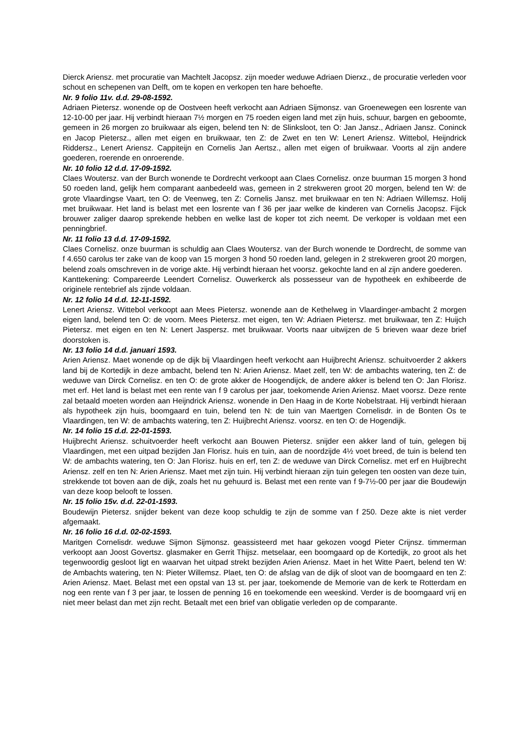Dierck Ariensz. met procuratie van Machtelt Jacopsz. zijn moeder weduwe Adriaen Dierxz., de procuratie verleden voor schout en schepenen van Delft, om te kopen en verkopen ten hare behoefte.
Nr. 9 folio 11v. d.d. 29-08-1592.
Adriaen Pietersz. wonende op de Oostveen heeft verkocht aan Adriaen Sijmonsz. van Groenewegen een losrente van 12-10-00 per jaar. Hij verbindt hieraan 7½ morgen en 75 roeden eigen land met zijn huis, schuur, bargen en geboomte, gemeen in 26 morgen zo bruikwaar als eigen, belend ten N: de Slinksloot, ten O: Jan Jansz., Adriaen Jansz. Coninck en Jacop Pietersz., allen met eigen en bruikwaar, ten Z: de Zwet en ten W: Lenert Ariensz. Wittebol, Heijndrick Riddersz., Lenert Ariensz. Cappiteijn en Cornelis Jan Aertsz., allen met eigen of bruikwaar. Voorts al zijn andere goederen, roerende en onroerende.
Nr. 10 folio 12 d.d. 17-09-1592.
Claes Woutersz. van der Burch wonende te Dordrecht verkoopt aan Claes Cornelisz. onze buurman 15 morgen 3 hond 50 roeden land, gelijk hem comparant aanbedeeld was, gemeen in 2 strekweren groot 20 morgen, belend ten W: de grote Vlaardingse Vaart, ten O: de Veenweg, ten Z: Cornelis Jansz. met bruikwaar en ten N: Adriaen Willemsz. Holij met bruikwaar. Het land is belast met een losrente van f 36 per jaar welke de kinderen van Cornelis Jacopsz. Fijck brouwer zaliger daarop sprekende hebben en welke last de koper tot zich neemt. De verkoper is voldaan met een penningbrief.
Nr. 11 folio 13 d.d. 17-09-1592.
Claes Cornelisz. onze buurman is schuldig aan Claes Woutersz. van der Burch wonende te Dordrecht, de somme van f 4.650 carolus ter zake van de koop van 15 morgen 3 hond 50 roeden land, gelegen in 2 strekweren groot 20 morgen, belend zoals omschreven in de vorige akte. Hij verbindt hieraan het voorsz. gekochte land en al zijn andere goederen.
Kanttekening: Compareerde Leendert Cornelisz. Ouwerkerck als possesseur van de hypotheek en exhibeerde de originele rentebrief als zijnde voldaan.
Nr. 12 folio 14 d.d. 12-11-1592.
Lenert Ariensz. Wittebol verkoopt aan Mees Pietersz. wonende aan de Kethelweg in Vlaardinger-ambacht 2 morgen eigen land, belend ten O: de voorn. Mees Pietersz. met eigen, ten W: Adriaen Pietersz. met bruikwaar, ten Z: Huijch Pietersz. met eigen en ten N: Lenert Jaspersz. met bruikwaar. Voorts naar uitwijzen de 5 brieven waar deze brief doorstoken is.
Nr. 13 folio 14 d.d. januari 1593.
Arien Ariensz. Maet wonende op de dijk bij Vlaardingen heeft verkocht aan Huijbrecht Ariensz. schuitvoerder 2 akkers land bij de Kortedijk in deze ambacht, belend ten N: Arien Ariensz. Maet zelf, ten W: de ambachts watering, ten Z: de weduwe van Dirck Cornelisz. en ten O: de grote akker de Hoogendijck, de andere akker is belend ten O: Jan Florisz. met erf. Het land is belast met een rente van f 9 carolus per jaar, toekomende Arien Ariensz. Maet voorsz. Deze rente zal betaald moeten worden aan Heijndrick Ariensz. wonende in Den Haag in de Korte Nobelstraat. Hij verbindt hieraan als hypotheek zijn huis, boomgaard en tuin, belend ten N: de tuin van Maertgen Cornelisdr. in de Bonten Os te Vlaardingen, ten W: de ambachts watering, ten Z: Huijbrecht Ariensz. voorsz. en ten O: de Hogendijk.
Nr. 14 folio 15 d.d. 22-01-1593.
Huijbrecht Ariensz. schuitvoerder heeft verkocht aan Bouwen Pietersz. snijder een akker land of tuin, gelegen bij Vlaardingen, met een uitpad bezijden Jan Florisz. huis en tuin, aan de noordzijde 4½ voet breed, de tuin is belend ten W: de ambachts watering, ten O: Jan Florisz. huis en erf, ten Z: de weduwe van Dirck Cornelisz. met erf en Huijbrecht Ariensz. zelf en ten N: Arien Ariensz. Maet met zijn tuin. Hij verbindt hieraan zijn tuin gelegen ten oosten van deze tuin, strekkende tot boven aan de dijk, zoals het nu gehuurd is. Belast met een rente van f 9-7½-00 per jaar die Boudewijn van deze koop belooft te lossen.
Nr. 15 folio 15v. d.d. 22-01-1593.
Boudewijn Pietersz. snijder bekent van deze koop schuldig te zijn de somme van f 250. Deze akte is niet verder afgemaakt.
Nr. 16 folio 16 d.d. 02-02-1593.
Maritgen Cornelisdr. weduwe Sijmon Sijmonsz. geassisteerd met haar gekozen voogd Pieter Crijnsz. timmerman verkoopt aan Joost Govertsz. glasmaker en Gerrit Thijsz. metselaar, een boomgaard op de Kortedijk, zo groot als het tegenwoordig gesloot ligt en waarvan het uitpad strekt bezijden Arien Ariensz. Maet in het Witte Paert, belend ten W: de Ambachts watering, ten N: Pieter Willemsz. Plaet, ten O: de afslag van de dijk of sloot van de boomgaard en ten Z: Arien Ariensz. Maet. Belast met een opstal van 13 st. per jaar, toekomende de Memorie van de kerk te Rotterdam en nog een rente van f 3 per jaar, te lossen de penning 16 en toekomende een weeskind. Verder is de boomgaard vrij en niet meer belast dan met zijn recht. Betaalt met een brief van obligatie verleden op de comparante.